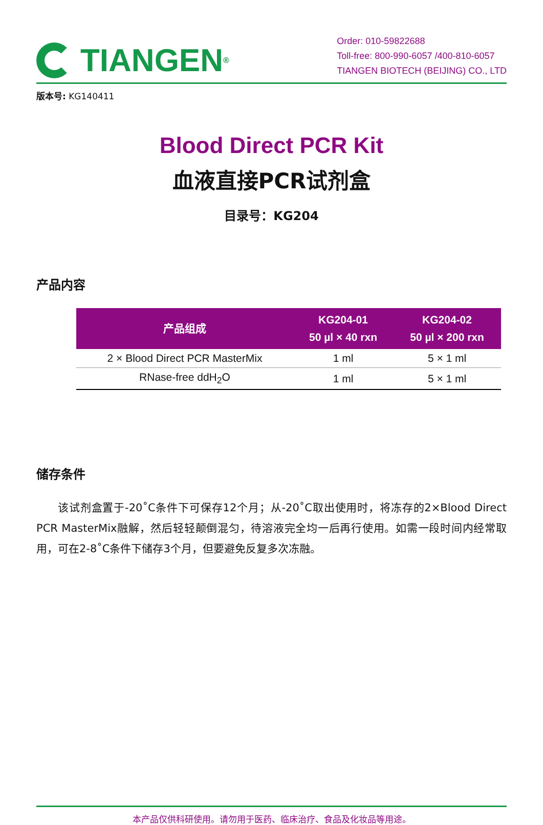TIANGEN<sup>®</sup>
Order: 010-59822688
Toll-free: 800-990-6057 /400-810-6057
TIANGEN BIOTECH (BEIJING) CO., LTD
版本号: KG140411
Blood Direct PCR Kit
血液直接PCR试剂盒
目录号：KG204
产品内容
| 产品组成 | KG204-01 50 µl × 40 rxn | KG204-02 50 µl × 200 rxn |
| --- | --- | --- |
| 2 × Blood Direct PCR MasterMix | 1 ml | 5 × 1 ml |
| RNase-free ddH<sub>2</sub>O | 1 ml | 5 × 1 ml |
储存条件
该试剂盒置于-20˚C条件下可保存12个月；从-20˚C取出使用时，将冻存的2×Blood Direct PCR MasterMix融解，然后轻轻颠倒混匀，待溶液完全均一后再行使用。如需一段时间内经常取用，可在2-8˚C条件下储存3个月，但要避免反复多次冻融。
本产品仅供科研使用。请勿用于医药、临床治疗、食品及化妆品等用途。